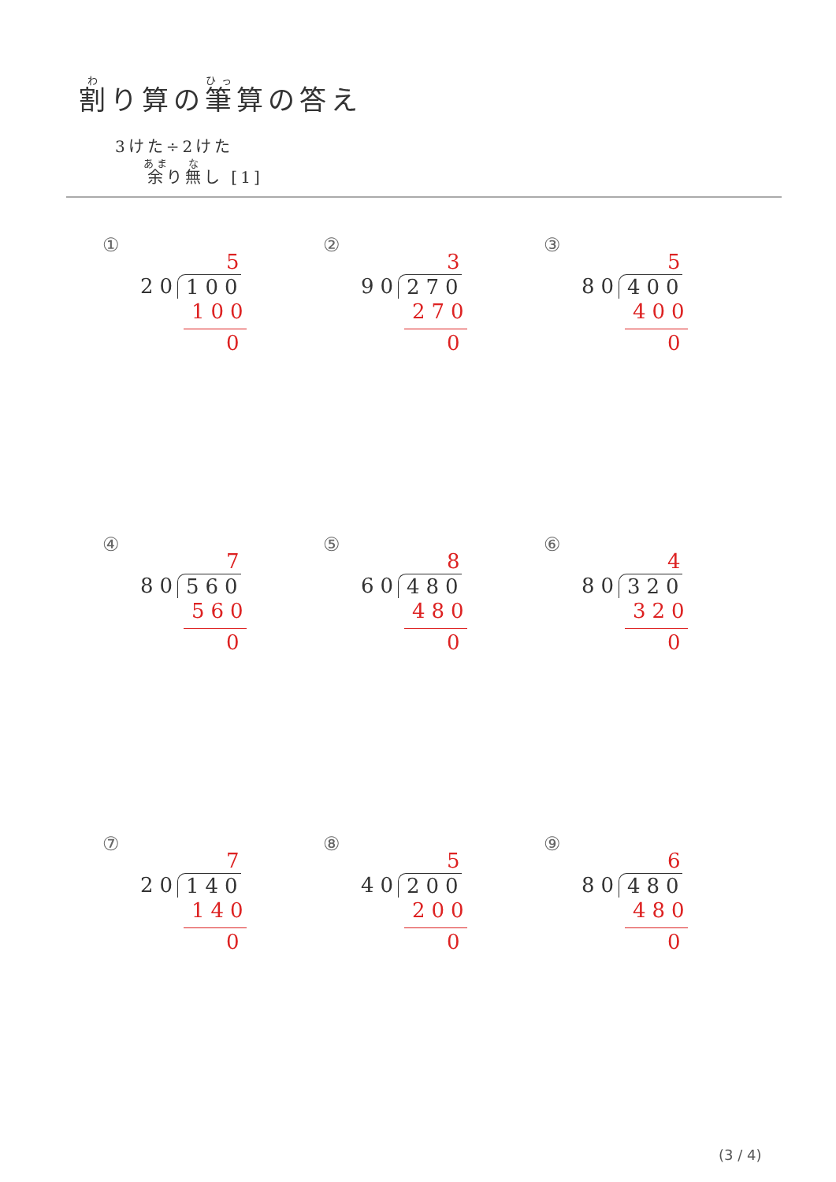割り算の筆算の答え
3けた÷2けた
余り無し [1]
①
5
20
100
100
0
②
3
90
270
270
0
③
5
80
400
400
0
④
7
80
560
560
0
⑤
8
60
480
480
0
⑥
4
80
320
320
0
⑦
7
20
140
140
0
⑧
5
40
200
200
0
⑨
6
80
480
480
0
(3 / 4)